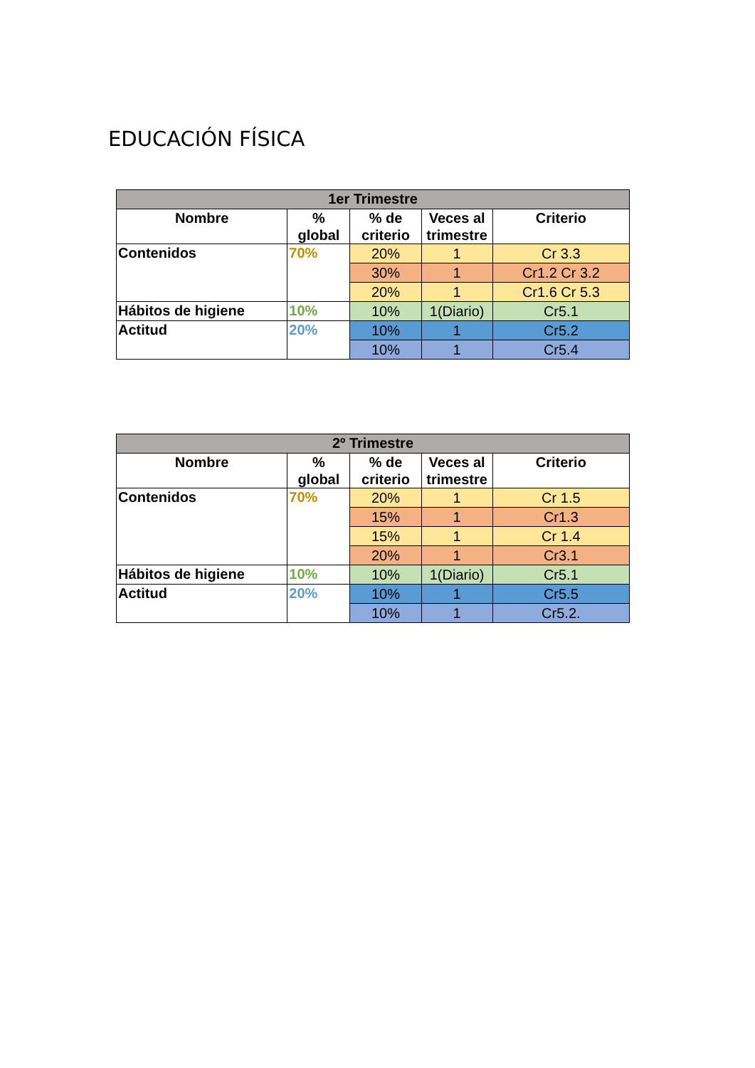EDUCACIÓN FÍSICA
| 1er Trimestre | | | | |
| --- | --- | --- | --- | --- |
| Nombre | % global | % de criterio | Veces al trimestre | Criterio |
| Contenidos | 70% | 20% | 1 | Cr 3.3 |
| | | 30% | 1 | Cr1.2 Cr 3.2 |
| | | 20% | 1 | Cr1.6 Cr 5.3 |
| Hábitos de higiene | 10% | 10% | 1(Diario) | Cr5.1 |
| Actitud | 20% | 10% | 1 | Cr5.2 |
| | | 10% | 1 | Cr5.4 |
| 2º Trimestre | | | | |
| --- | --- | --- | --- | --- |
| Nombre | % global | % de criterio | Veces al trimestre | Criterio |
| Contenidos | 70% | 20% | 1 | Cr 1.5 |
| | | 15% | 1 | Cr1.3 |
| | | 15% | 1 | Cr 1.4 |
| | | 20% | 1 | Cr3.1 |
| Hábitos de higiene | 10% | 10% | 1(Diario) | Cr5.1 |
| Actitud | 20% | 10% | 1 | Cr5.5 |
| | | 10% | 1 | Cr5.2. |